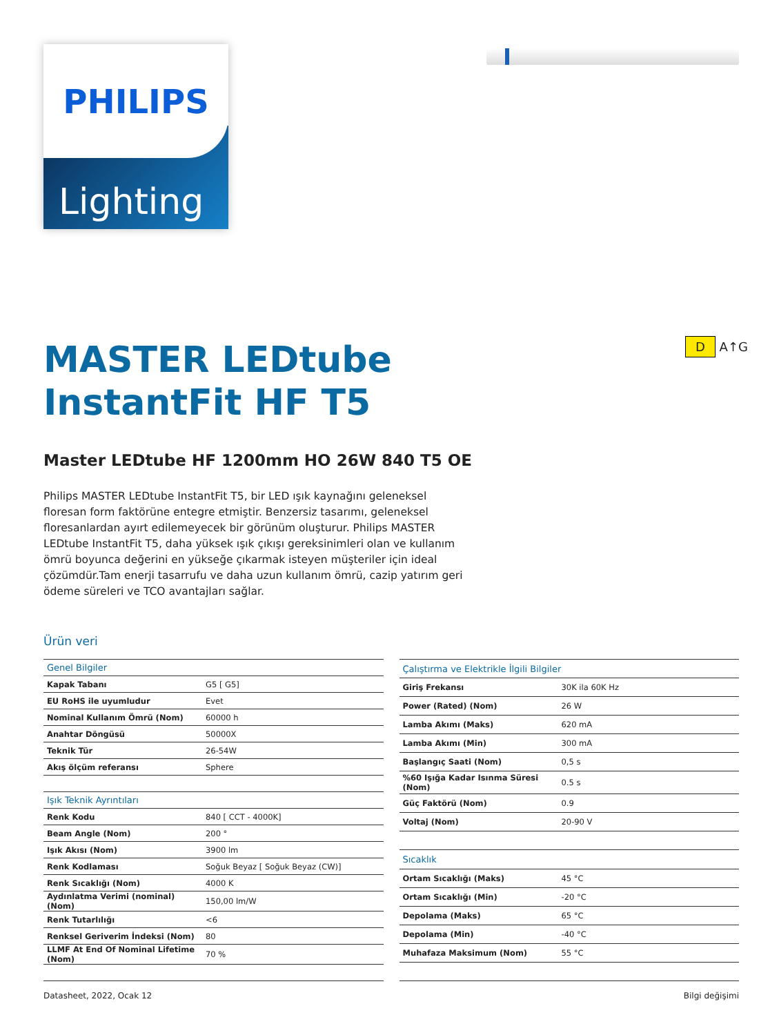PHILIPS
Lighting
D A↑G
MASTER LEDtube
InstantFit HF T5
Master LEDtube HF 1200mm HO 26W 840 T5 OE
Philips MASTER LEDtube InstantFit T5, bir LED ışık kaynağını geleneksel floresan form faktörüne entegre etmiştir. Benzersiz tasarımı, geleneksel floresanlardan ayırt edilemeyecek bir görünüm oluşturur. Philips MASTER LEDtube InstantFit T5, daha yüksek ışık çıkışı gereksinimleri olan ve kullanım ömrü boyunca değerini en yükseğe çıkarmak isteyen müşteriler için ideal çözümdür.Tam enerji tasarrufu ve daha uzun kullanım ömrü, cazip yatırım geri ödeme süreleri ve TCO avantajları sağlar.
Ürün veri
| Genel Bilgiler | |
| --- | --- |
| Kapak Tabanı | G5 [ G5] |
| EU RoHS ile uyumludur | Evet |
| Nominal Kullanım Ömrü (Nom) | 60000 h |
| Anahtar Döngüsü | 50000X |
| Teknik Tür | 26-54W |
| Akış ölçüm referansı | Sphere |
| Işık Teknik Ayrıntıları | |
| Renk Kodu | 840 [ CCT - 4000K] |
| Beam Angle (Nom) | 200 ° |
| Işık Akısı (Nom) | 3900 lm |
| Renk Kodlaması | Soğuk Beyaz [ Soğuk Beyaz (CW)] |
| Renk Sıcaklığı (Nom) | 4000 K |
| Aydınlatma Verimi (nominal) (Nom) | 150,00 lm/W |
| Renk Tutarlılığı | <6 |
| Renksel Geriverim İndeksi (Nom) | 80 |
| LLMF At End Of Nominal Lifetime (Nom) | 70 % |
| Çalıştırma ve Elektrikle İlgili Bilgiler | |
| --- | --- |
| Giriş Frekansı | 30K ila 60K Hz |
| Power (Rated) (Nom) | 26 W |
| Lamba Akımı (Maks) | 620 mA |
| Lamba Akımı (Min) | 300 mA |
| Başlangıç Saati (Nom) | 0,5 s |
| %60 Işığa Kadar Isınma Süresi (Nom) | 0.5 s |
| Güç Faktörü (Nom) | 0.9 |
| Voltaj (Nom) | 20-90 V |
| Sıcaklık | |
| Ortam Sıcaklığı (Maks) | 45 °C |
| Ortam Sıcaklığı (Min) | -20 °C |
| Depolama (Maks) | 65 °C |
| Depolama (Min) | -40 °C |
| Muhafaza Maksimum (Nom) | 55 °C |
Datasheet, 2022, Ocak 12 Bilgi değişimi